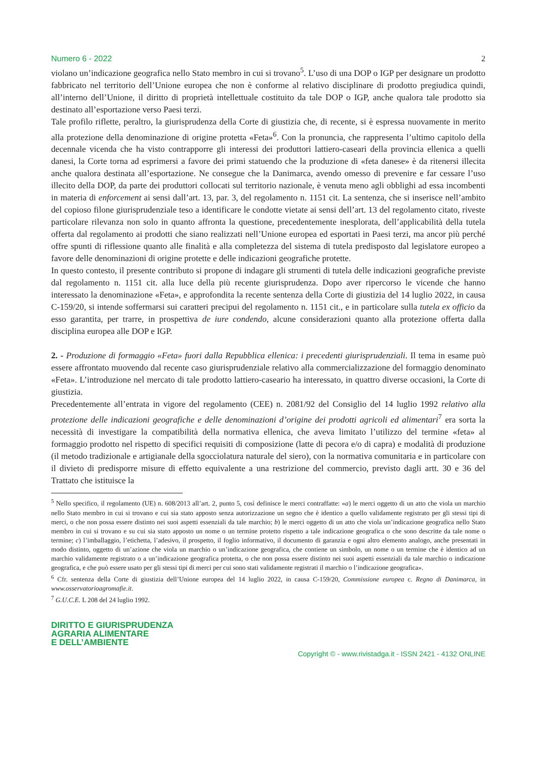Numero 6 - 2022 2
violano un’indicazione geografica nello Stato membro in cui si trovano<sup>5</sup>. L’uso di una DOP o IGP per designare un prodotto fabbricato nel territorio dell’Unione europea che non è conforme al relativo disciplinare di prodotto pregiudica quindi, all’interno dell’Unione, il diritto di proprietà intellettuale costituito da tale DOP o IGP, anche qualora tale prodotto sia destinato all’esportazione verso Paesi terzi.
Tale profilo riflette, peraltro, la giurisprudenza della Corte di giustizia che, di recente, si è espressa nuovamente in merito alla protezione della denominazione di origine protetta «Feta»<sup>6</sup>. Con la pronuncia, che rappresenta l’ultimo capitolo della decennale vicenda che ha visto contrapporre gli interessi dei produttori lattiero-caseari della provincia ellenica a quelli danesi, la Corte torna ad esprimersi a favore dei primi statuendo che la produzione di «feta danese» è da ritenersi illecita anche qualora destinata all’esportazione. Ne consegue che la Danimarca, avendo omesso di prevenire e far cessare l’uso illecito della DOP, da parte dei produttori collocati sul territorio nazionale, è venuta meno agli obblighi ad essa incombenti in materia di enforcement ai sensi dall’art. 13, par. 3, del regolamento n. 1151 cit. La sentenza, che si inserisce nell’ambito del copioso filone giurisprudenziale teso a identificare le condotte vietate ai sensi dell’art. 13 del regolamento citato, riveste particolare rilevanza non solo in quanto affronta la questione, precedentemente inesplorata, dell’applicabilità della tutela offerta dal regolamento ai prodotti che siano realizzati nell’Unione europea ed esportati in Paesi terzi, ma ancor più perché offre spunti di riflessione quanto alle finalità e alla completezza del sistema di tutela predisposto dal legislatore europeo a favore delle denominazioni di origine protette e delle indicazioni geografiche protette.
In questo contesto, il presente contributo si propone di indagare gli strumenti di tutela delle indicazioni geografiche previste dal regolamento n. 1151 cit. alla luce della più recente giurisprudenza. Dopo aver ripercorso le vicende che hanno interessato la denominazione «Feta», e approfondita la recente sentenza della Corte di giustizia del 14 luglio 2022, in causa C-159/20, si intende soffermarsi sui caratteri precipui del regolamento n. 1151 cit., e in particolare sulla tutela ex officio da esso garantita, per trarre, in prospettiva de iure condendo, alcune considerazioni quanto alla protezione offerta dalla disciplina europea alle DOP e IGP.
2. - Produzione di formaggio «Feta» fuori dalla Repubblica ellenica: i precedenti giurisprudenziali. Il tema in esame può essere affrontato muovendo dal recente caso giurisprudenziale relativo alla commercializzazione del formaggio denominato «Feta». L’introduzione nel mercato di tale prodotto lattiero-caseario ha interessato, in quattro diverse occasioni, la Corte di giustizia.
Precedentemente all’entrata in vigore del regolamento (CEE) n. 2081/92 del Consiglio del 14 luglio 1992 relativo alla protezione delle indicazioni geografiche e delle denominazioni d’origine dei prodotti agricoli ed alimentari<sup>7</sup> era sorta la necessità di investigare la compatibilità della normativa ellenica, che aveva limitato l’utilizzo del termine «feta» al formaggio prodotto nel rispetto di specifici requisiti di composizione (latte di pecora e/o di capra) e modalità di produzione (il metodo tradizionale e artigianale della sgocciolatura naturale del siero), con la normativa comunitaria e in particolare con il divieto di predisporre misure di effetto equivalente a una restrizione del commercio, previsto dagli artt. 30 e 36 del Trattato che istituisce la
<sup>5</sup> Nello specifico, il regolamento (UE) n. 608/2013 all’art. 2, punto 5, così definisce le merci contraffatte: «a) le merci oggetto di un atto che viola un marchio nello Stato membro in cui si trovano e cui sia stato apposto senza autorizzazione un segno che è identico a quello validamente registrato per gli stessi tipi di merci, o che non possa essere distinto nei suoi aspetti essenziali da tale marchio; b) le merci oggetto di un atto che viola un’indicazione geografica nello Stato membro in cui si trovano e su cui sia stato apposto un nome o un termine protetto rispetto a tale indicazione geografica o che sono descritte da tale nome o termine; c) l’imballaggio, l’etichetta, l’adesivo, il prospetto, il foglio informativo, il documento di garanzia e ogni altro elemento analogo, anche presentati in modo distinto, oggetto di un’azione che viola un marchio o un’indicazione geografica, che contiene un simbolo, un nome o un termine che è identico ad un marchio validamente registrato o a un’indicazione geografica protetta, o che non possa essere distinto nei suoi aspetti essenziali da tale marchio o indicazione geografica, e che può essere usato per gli stessi tipi di merci per cui sono stati validamente registrati il marchio o l’indicazione geografica».
<sup>6</sup> Cfr. sentenza della Corte di giustizia dell’Unione europea del 14 luglio 2022, in causa C-159/20, Commissione europea c. Regno di Danimarca, in www.osservatorioagromafie.it.
<sup>7</sup> G.U.C.E. L 208 del 24 luglio 1992.
DIRITTO E GIURISPRUDENZA
AGRARIA ALIMENTARE
E DELL’AMBIENTE
Copyright © - www.rivistadga.it - ISSN 2421 - 4132 ONLINE